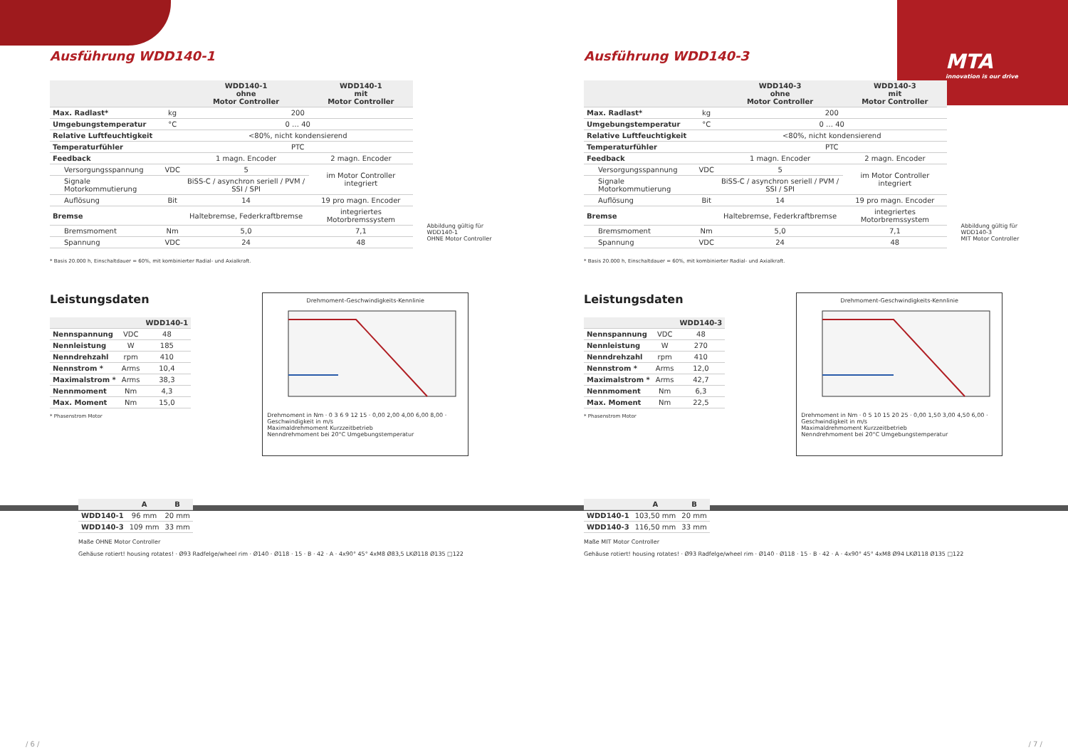MTA
innovation is our drive
Ausführung WDD140-1
| | | WDD140-1 ohne Motor Controller | WDD140-1 mit Motor Controller |
| --- | --- | --- | --- |
| Max. Radlast* | kg | 200 | |
| Umgebungstemperatur | °C | 0 … 40 | |
| Relative Luftfeuchtigkeit | | <80%, nicht kondensierend | |
| Temperaturfühler | | PTC | |
| Feedback | | 1 magn. Encoder | 2 magn. Encoder |
| Versorgungsspannung | VDC | 5 | im Motor Controller integriert |
| Signale Motorkommutierung | | BiSS-C / asynchron seriell / PVM / SSI / SPI | |
| Auflösung | Bit | 14 | 19 pro magn. Encoder |
| Bremse | | Haltebremse, Federkraftbremse | integriertes Motorbremssystem |
| Bremsmoment | Nm | 5,0 | 7,1 |
| Spannung | VDC | 24 | 48 |
Abbildung gültig für WDD140-1
OHNE Motor Controller
* Basis 20.000 h, Einschaltdauer = 60%, mit kombinierter Radial- und Axialkraft.
Leistungsdaten
| | | WDD140-1 |
| --- | --- | --- |
| Nennspannung | VDC | 48 |
| Nennleistung | W | 185 |
| Nenndrehzahl | rpm | 410 |
| Nennstrom * | Arms | 10,4 |
| Maximalstrom * | Arms | 38,3 |
| Nennmoment | Nm | 4,3 |
| Max. Moment | Nm | 15,0 |
* Phasenstrom Motor
Drehmoment-Geschwindigkeits-Kennlinie
Drehmoment in Nm · 0 3 6 9 12 15 · 0,00 2,00 4,00 6,00 8,00 · Geschwindigkeit in m/s
Maximaldrehmoment Kurzzeitbetrieb
Nenndrehmoment bei 20°C Umgebungstemperatur
| | A | B |
| --- | --- | --- |
| WDD140-1 | 96 mm | 20 mm |
| WDD140-3 | 109 mm | 33 mm |
Maße OHNE Motor Controller
Gehäuse rotiert! housing rotates! · Ø93 Radfelge/wheel rim · Ø140 · Ø118 · 15 · B · 42 · A · 4x90° 45° 4xM8 Ø83,5 LKØ118 Ø135 □122
Ausführung WDD140-3
| | | WDD140-3 ohne Motor Controller | WDD140-3 mit Motor Controller |
| --- | --- | --- | --- |
| Max. Radlast* | kg | 200 | |
| Umgebungstemperatur | °C | 0 … 40 | |
| Relative Luftfeuchtigkeit | | <80%, nicht kondensierend | |
| Temperaturfühler | | PTC | |
| Feedback | | 1 magn. Encoder | 2 magn. Encoder |
| Versorgungsspannung | VDC | 5 | im Motor Controller integriert |
| Signale Motorkommutierung | | BiSS-C / asynchron seriell / PVM / SSI / SPI | |
| Auflösung | Bit | 14 | 19 pro magn. Encoder |
| Bremse | | Haltebremse, Federkraftbremse | integriertes Motorbremssystem |
| Bremsmoment | Nm | 5,0 | 7,1 |
| Spannung | VDC | 24 | 48 |
Abbildung gültig für WDD140-3
MIT Motor Controller
* Basis 20.000 h, Einschaltdauer = 60%, mit kombinierter Radial- und Axialkraft.
Leistungsdaten
| | | WDD140-3 |
| --- | --- | --- |
| Nennspannung | VDC | 48 |
| Nennleistung | W | 270 |
| Nenndrehzahl | rpm | 410 |
| Nennstrom * | Arms | 12,0 |
| Maximalstrom * | Arms | 42,7 |
| Nennmoment | Nm | 6,3 |
| Max. Moment | Nm | 22,5 |
* Phasenstrom Motor
Drehmoment-Geschwindigkeits-Kennlinie
Drehmoment in Nm · 0 5 10 15 20 25 · 0,00 1,50 3,00 4,50 6,00 · Geschwindigkeit in m/s
Maximaldrehmoment Kurzzeitbetrieb
Nenndrehmoment bei 20°C Umgebungstemperatur
| | A | B |
| --- | --- | --- |
| WDD140-1 | 103,50 mm | 20 mm |
| WDD140-3 | 116,50 mm | 33 mm |
Maße MIT Motor Controller
Gehäuse rotiert! housing rotates! · Ø93 Radfelge/wheel rim · Ø140 · Ø118 · 15 · B · 42 · A · 4x90° 45° 4xM8 Ø94 LKØ118 Ø135 □122
/ 6 / / 7 /